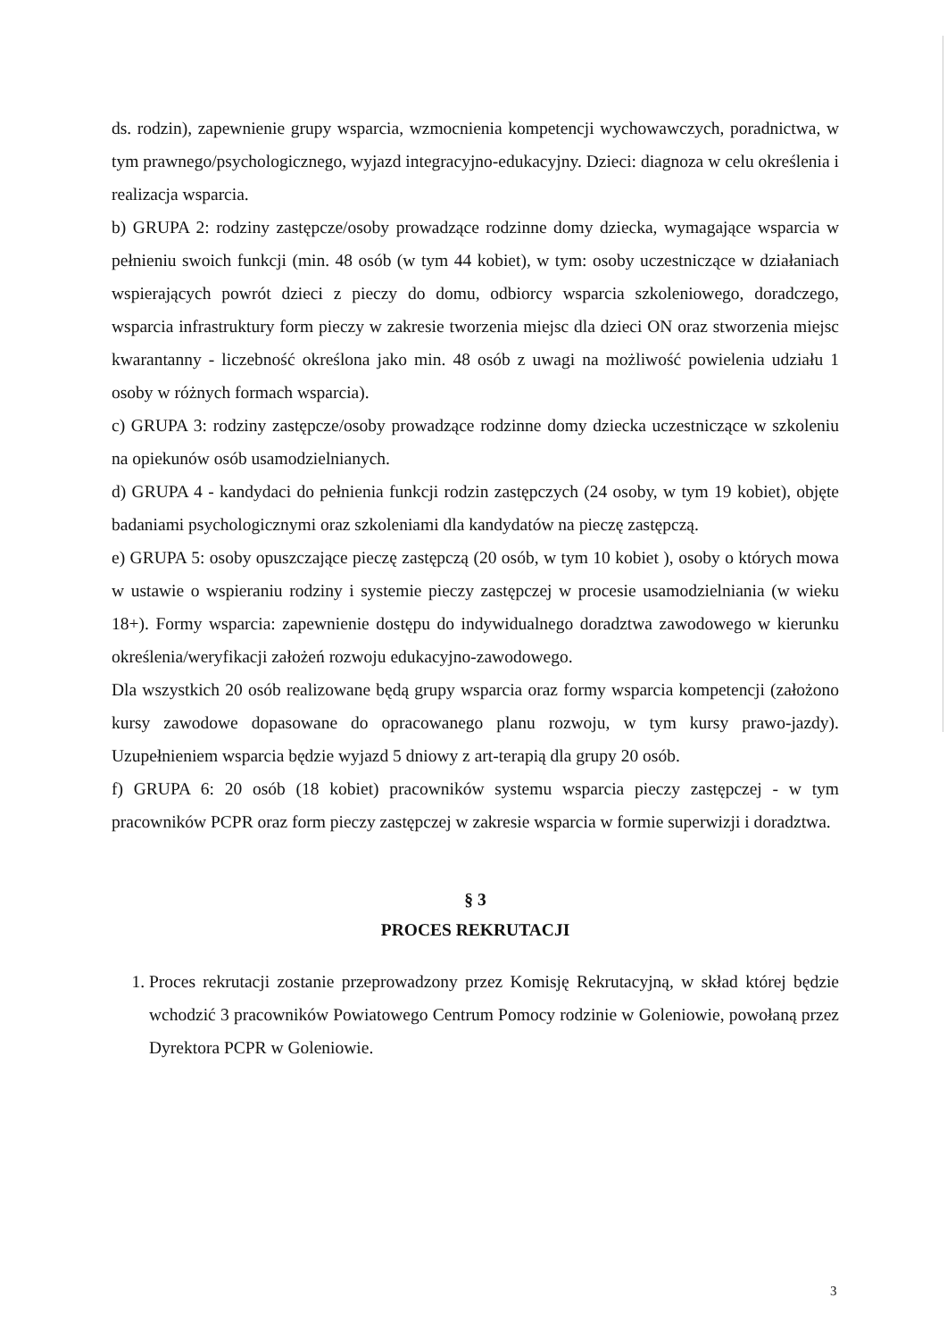ds. rodzin), zapewnienie grupy wsparcia, wzmocnienia kompetencji wychowawczych, poradnictwa, w tym prawnego/psychologicznego, wyjazd integracyjno-edukacyjny. Dzieci: diagnoza w celu określenia i realizacja wsparcia.
b) GRUPA 2: rodziny zastępcze/osoby prowadzące rodzinne domy dziecka, wymagające wsparcia w pełnieniu swoich funkcji (min. 48 osób (w tym 44 kobiet), w tym: osoby uczestniczące w działaniach wspierających powrót dzieci z pieczy do domu, odbiorcy wsparcia szkoleniowego, doradczego, wsparcia infrastruktury form pieczy w zakresie tworzenia miejsc dla dzieci ON oraz stworzenia miejsc kwarantanny - liczebność określona jako min. 48 osób z uwagi na możliwość powielenia udziału 1 osoby w różnych formach wsparcia).
c) GRUPA 3: rodziny zastępcze/osoby prowadzące rodzinne domy dziecka uczestniczące w szkoleniu na opiekunów osób usamodzielnianych.
d) GRUPA 4 - kandydaci do pełnienia funkcji rodzin zastępczych (24 osoby, w tym 19 kobiet), objęte badaniami psychologicznymi oraz szkoleniami dla kandydatów na pieczę zastępczą.
e) GRUPA 5: osoby opuszczające pieczę zastępczą (20 osób, w tym 10 kobiet ), osoby o których mowa w ustawie o wspieraniu rodziny i systemie pieczy zastępczej w procesie usamodzielniania (w wieku 18+). Formy wsparcia: zapewnienie dostępu do indywidualnego doradztwa zawodowego w kierunku określenia/weryfikacji założeń rozwoju edukacyjno-zawodowego.
Dla wszystkich 20 osób realizowane będą grupy wsparcia oraz formy wsparcia kompetencji (założono kursy zawodowe dopasowane do opracowanego planu rozwoju, w tym kursy prawo-jazdy). Uzupełnieniem wsparcia będzie wyjazd 5 dniowy z art-terapią dla grupy 20 osób.
f) GRUPA 6: 20 osób (18 kobiet) pracowników systemu wsparcia pieczy zastępczej - w tym pracowników PCPR oraz form pieczy zastępczej w zakresie wsparcia w formie superwizji i doradztwa.
§ 3
PROCES REKRUTACJI
1. Proces rekrutacji zostanie przeprowadzony przez Komisję Rekrutacyjną, w skład której będzie wchodzić 3 pracowników Powiatowego Centrum Pomocy rodzinie w Goleniowie, powołaną przez Dyrektora PCPR w Goleniowie.
3